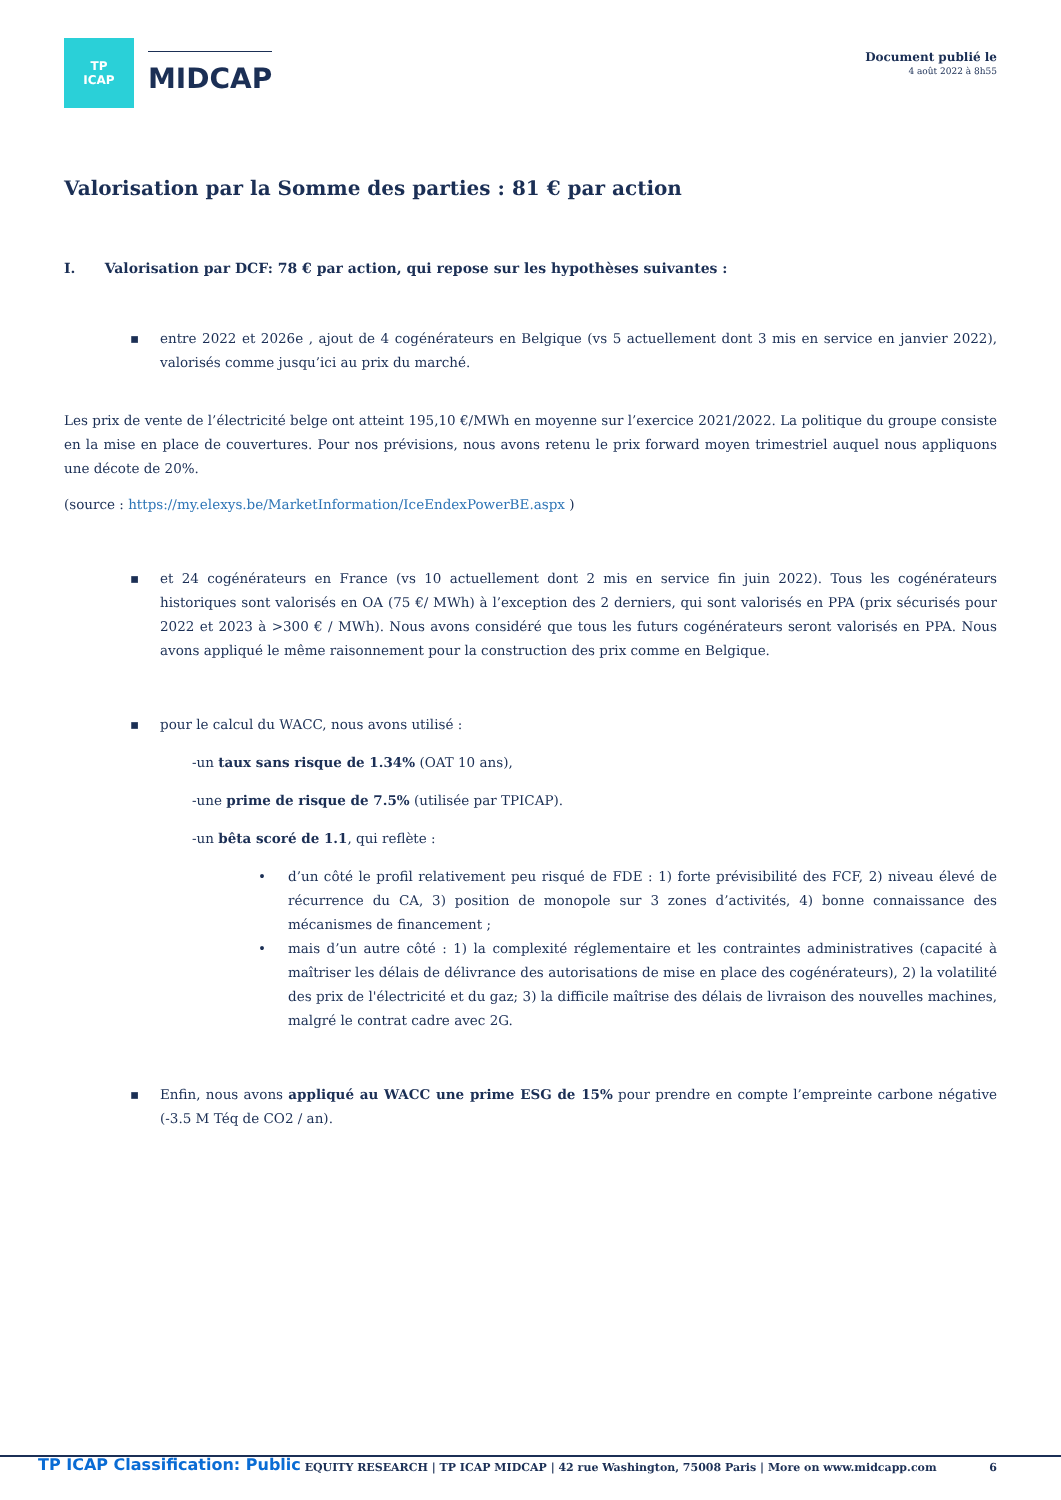TP
ICAP
MIDCAP
Document publié le
4 août 2022 à 8h55
Valorisation par la Somme des parties : 81 € par action
I. Valorisation par DCF: 78 € par action, qui repose sur les hypothèses suivantes :
▪ entre 2022 et 2026e , ajout de 4 cogénérateurs en Belgique (vs 5 actuellement dont 3 mis en service en janvier 2022), valorisés comme jusqu’ici au prix du marché.
Les prix de vente de l’électricité belge ont atteint 195,10 €/MWh en moyenne sur l’exercice 2021/2022. La politique du groupe consiste en la mise en place de couvertures. Pour nos prévisions, nous avons retenu le prix forward moyen trimestriel auquel nous appliquons une décote de 20%.
(source : https://my.elexys.be/MarketInformation/IceEndexPowerBE.aspx )
▪ et 24 cogénérateurs en France (vs 10 actuellement dont 2 mis en service fin juin 2022). Tous les cogénérateurs historiques sont valorisés en OA (75 €/ MWh) à l’exception des 2 derniers, qui sont valorisés en PPA (prix sécurisés pour 2022 et 2023 à >300 € / MWh). Nous avons considéré que tous les futurs cogénérateurs seront valorisés en PPA. Nous avons appliqué le même raisonnement pour la construction des prix comme en Belgique.
▪ pour le calcul du WACC, nous avons utilisé :
-un taux sans risque de 1.34% (OAT 10 ans),
-une prime de risque de 7.5% (utilisée par TPICAP).
-un bêta scoré de 1.1, qui reflète :
• d’un côté le profil relativement peu risqué de FDE : 1) forte prévisibilité des FCF, 2) niveau élevé de récurrence du CA, 3) position de monopole sur 3 zones d’activités, 4) bonne connaissance des mécanismes de financement ;
• mais d’un autre côté : 1) la complexité réglementaire et les contraintes administratives (capacité à maîtriser les délais de délivrance des autorisations de mise en place des cogénérateurs), 2) la volatilité des prix de l'électricité et du gaz; 3) la difficile maîtrise des délais de livraison des nouvelles machines, malgré le contrat cadre avec 2G.
▪ Enfin, nous avons appliqué au WACC une prime ESG de 15% pour prendre en compte l’empreinte carbone négative (-3.5 M Téq de CO2 / an).
TP ICAP Classification: Public EQUITY RESEARCH | TP ICAP MIDCAP | 42 rue Washington, 75008 Paris | More on www.midcapp.com 6